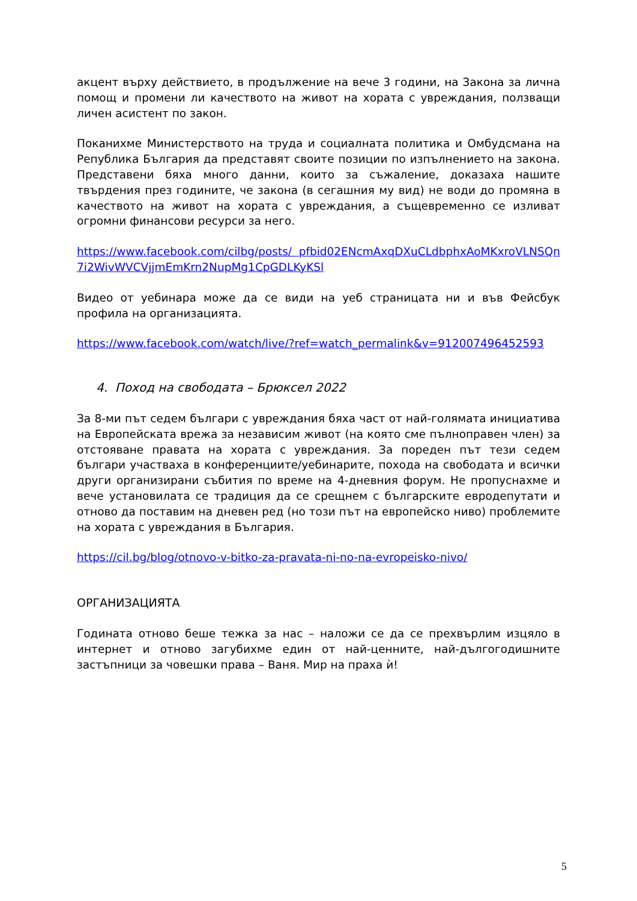акцент върху действието, в продължение на вече 3 години, на Закона за лична помощ и промени ли качеството на живот на хората с увреждания, ползващи личен асистент по закон.
Поканихме Министерството на труда и социалната политика и Омбудсмана на Република България да представят своите позиции по изпълнението на закона. Представени бяха много данни, които за съжаление, доказаха нашите твърдения през годините, че закона (в сегашния му вид) не води до промяна в качеството на живот на хората с увреждания, а същевременно се изливат огромни финансови ресурси за него.
https://www.facebook.com/cilbg/posts/ pfbid02ENcmAxqDXuCLdbphxAoMKxroVLNSQn7i2WivWVCVjjmEmKrn2NupMg1CpGDLKyKSl
Видео от уебинара може да се види на уеб страницата ни и във Фейсбук профила на организацията.
https://www.facebook.com/watch/live/?ref=watch_permalink&v=912007496452593
4. Поход на свободата – Брюксел 2022
За 8-ми път седем българи с увреждания бяха част от най-голямата инициатива на Европейската врежа за независим живот (на която сме пълноправен член) за отстояване правата на хората с увреждания. За пореден път тези седем българи участваха в конференциите/уебинарите, похода на свободата и всички други организирани събития по време на 4-дневния форум. Не пропуснахме и вече установилата се традиция да се срещнем с българските евродепутати и отново да поставим на дневен ред (но този път на европейско ниво) проблемите на хората с увреждания в България.
https://cil.bg/blog/otnovo-v-bitko-za-pravata-ni-no-na-evropeisko-nivo/
ОРГАНИЗАЦИЯТА
Годината отново беше тежка за нас – наложи се да се прехвърлим изцяло в интернет и отново загубихме един от най-ценните, най-дългогодишните застъпници за човешки права – Ваня. Мир на праха ѝ!
5